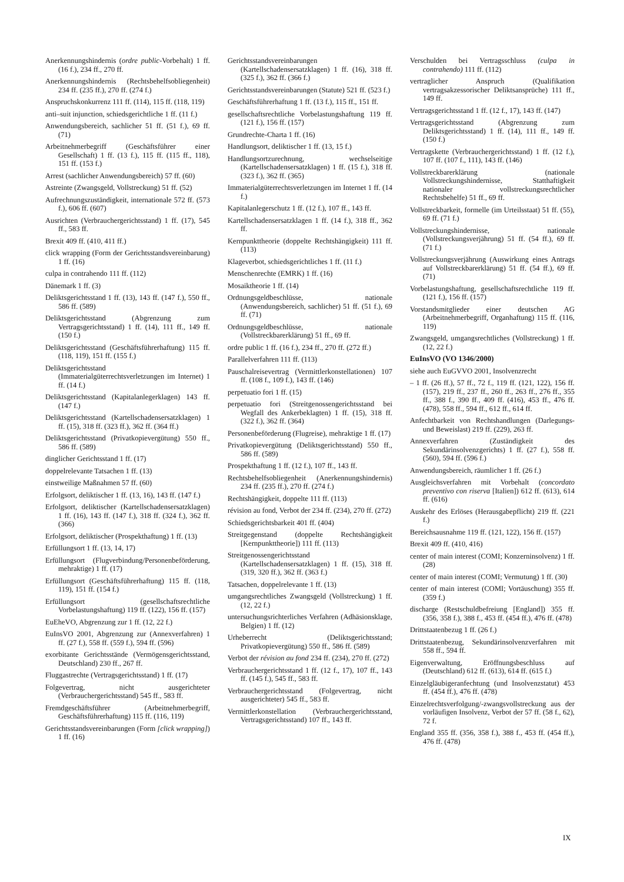Anerkennungshindernis (ordre public-Vorbehalt) 1 ff. (16 f.), 234 ff., 270 ff.
Anerkennungshindernis (Rechtsbehelfsobliegenheit) 234 ff. (235 ff.), 270 ff. (274 f.)
Anspruchskonkurrenz 111 ff. (114), 115 ff. (118, 119)
anti–suit injunction, schiedsgerichtliche 1 ff. (11 f.)
Anwendungsbereich, sachlicher 51 ff. (51 f.), 69 ff. (71)
Arbeitnehmerbegriff (Geschäftsführer einer Gesellschaft) 1 ff. (13 f.), 115 ff. (115 ff., 118), 151 ff. (153 f.)
Arrest (sachlicher Anwendungsbereich) 57 ff. (60)
Astreinte (Zwangsgeld, Vollstreckung) 51 ff. (52)
Aufrechnungszuständigkeit, internationale 572 ff. (573 f.), 606 ff. (607)
Ausrichten (Verbrauchergerichtsstand) 1 ff. (17), 545 ff., 583 ff.
Brexit 409 ff. (410, 411 ff.)
click wrapping (Form der Gerichtsstandsvereinbarung) 1 ff. (16)
culpa in contrahendo 111 ff. (112)
Dänemark 1 ff. (3)
Deliktsgerichtsstand 1 ff. (13), 143 ff. (147 f.), 550 ff., 586 ff. (589)
Deliktsgerichtsstand (Abgrenzung zum Vertragsgerichtsstand) 1 ff. (14), 111 ff., 149 ff. (150 f.)
Deliktsgerichtsstand (Geschäftsführerhaftung) 115 ff. (118, 119), 151 ff. (155 f.)
Deliktsgerichtsstand (Immaterialgüterrechtsverletzungen im Internet) 1 ff. (14 f.)
Deliktsgerichtsstand (Kapitalanlegerklagen) 143 ff. (147 f.)
Deliktsgerichtsstand (Kartellschadensersatzklagen) 1 ff. (15), 318 ff. (323 ff.), 362 ff. (364 ff.)
Deliktsgerichtsstand (Privatkopievergütung) 550 ff., 586 ff. (589)
dinglicher Gerichtsstand 1 ff. (17)
doppelrelevante Tatsachen 1 ff. (13)
einstweilige Maßnahmen 57 ff. (60)
Erfolgsort, deliktischer 1 ff. (13, 16), 143 ff. (147 f.)
Erfolgsort, deliktischer (Kartellschadensersatzklagen) 1 ff. (16), 143 ff. (147 f.), 318 ff. (324 f.), 362 ff. (366)
Erfolgsort, deliktischer (Prospekthaftung) 1 ff. (13)
Erfüllungsort 1 ff. (13, 14, 17)
Erfüllungsort (Flugverbindung/Personenbeförderung, mehraktige) 1 ff. (17)
Erfüllungsort (Geschäftsführerhaftung) 115 ff. (118, 119), 151 ff. (154 f.)
Erfüllungsort (gesellschaftsrechtliche Vorbelastungshaftung) 119 ff. (122), 156 ff. (157)
EuEheVO, Abgrenzung zur 1 ff. (12, 22 f.)
EuInsVO 2001, Abgrenzung zur (Annexverfahren) 1 ff. (27 f.), 558 ff. (559 f.), 594 ff. (596)
exorbitante Gerichtsstände (Vermögensgerichtsstand, Deutschland) 230 ff., 267 ff.
Fluggastrechte (Vertragsgerichtsstand) 1 ff. (17)
Folgevertrag, nicht ausgerichteter (Verbrauchergerichtsstand) 545 ff., 583 ff.
Fremdgeschäftsführer (Arbeitnehmerbegriff, Geschäftsführerhaftung) 115 ff. (116, 119)
Gerichtsstandsvereinbarungen (Form [click wrapping]) 1 ff. (16)
Gerichtsstandsvereinbarungen (Kartellschadensersatzklagen) 1 ff. (16), 318 ff. (325 f.), 362 ff. (366 f.)
Gerichtsstandsvereinbarungen (Statute) 521 ff. (523 f.)
Geschäftsführerhaftung 1 ff. (13 f.), 115 ff., 151 ff.
gesellschaftsrechtliche Vorbelastungshaftung 119 ff. (121 f.), 156 ff. (157)
Grundrechte-Charta 1 ff. (16)
Handlungsort, deliktischer 1 ff. (13, 15 f.)
Handlungsortzurechnung, wechselseitige (Kartellschadensersatzklagen) 1 ff. (15 f.), 318 ff. (323 f.), 362 ff. (365)
Immaterialgüterrechtsverletzungen im Internet 1 ff. (14 f.)
Kapitalanlegerschutz 1 ff. (12 f.), 107 ff., 143 ff.
Kartellschadensersatzklagen 1 ff. (14 f.), 318 ff., 362 ff.
Kernpunkttheorie (doppelte Rechtshängigkeit) 111 ff. (113)
Klageverbot, schiedsgerichtliches 1 ff. (11 f.)
Menschenrechte (EMRK) 1 ff. (16)
Mosaiktheorie 1 ff. (14)
Ordnungsgeldbeschlüsse, nationale (Anwendungsbereich, sachlicher) 51 ff. (51 f.), 69 ff. (71)
Ordnungsgeldbeschlüsse, nationale (Vollstreckbarerklärung) 51 ff., 69 ff.
ordre public 1 ff. (16 f.), 234 ff., 270 ff. (272 ff.)
Parallelverfahren 111 ff. (113)
Pauschalreisevertrag (Vermittlerkonstellationen) 107 ff. (108 f., 109 f.), 143 ff. (146)
perpetuatio fori 1 ff. (15)
perpetuatio fori (Streitgenossengerichtsstand bei Wegfall des Ankerbeklagten) 1 ff. (15), 318 ff. (322 f.), 362 ff. (364)
Personenbeförderung (Flugreise), mehraktige 1 ff. (17)
Privatkopievergütung (Deliktsgerichtsstand) 550 ff., 586 ff. (589)
Prospekthaftung 1 ff. (12 f.), 107 ff., 143 ff.
Rechtsbehelfsobliegenheit (Anerkennungshindernis) 234 ff. (235 ff.), 270 ff. (274 f.)
Rechtshängigkeit, doppelte 111 ff. (113)
révision au fond, Verbot der 234 ff. (234), 270 ff. (272)
Schiedsgerichtsbarkeit 401 ff. (404)
Streitgegenstand (doppelte Rechtshängigkeit [Kernpunkttheorie]) 111 ff. (113)
Streitgenossengerichtsstand (Kartellschadensersatzklagen) 1 ff. (15), 318 ff. (319, 320 ff.), 362 ff. (363 f.)
Tatsachen, doppelrelevante 1 ff. (13)
umgangsrechtliches Zwangsgeld (Vollstreckung) 1 ff. (12, 22 f.)
untersuchungsrichterliches Verfahren (Adhäsionsklage, Belgien) 1 ff. (12)
Urheberrecht (Deliktsgerichtsstand; Privatkopievergütung) 550 ff., 586 ff. (589)
Verbot der révision au fond 234 ff. (234), 270 ff. (272)
Verbrauchergerichtsstand 1 ff. (12 f., 17), 107 ff., 143 ff. (145 f.), 545 ff., 583 ff.
Verbrauchergerichtsstand (Folgevertrag, nicht ausgerichteter) 545 ff., 583 ff.
Vermittlerkonstellation (Verbrauchergerichtsstand, Vertragsgerichtsstand) 107 ff., 143 ff.
Verschulden bei Vertragsschluss (culpa in contrahendo) 111 ff. (112)
vertraglicher Anspruch (Qualifikation vertragsakzessorischer Deliktsansprüche) 111 ff., 149 ff.
Vertragsgerichtsstand 1 ff. (12 f., 17), 143 ff. (147)
Vertragsgerichtsstand (Abgrenzung zum Deliktsgerichtsstand) 1 ff. (14), 111 ff., 149 ff. (150 f.)
Vertragskette (Verbrauchergerichtsstand) 1 ff. (12 f.), 107 ff. (107 f., 111), 143 ff. (146)
Vollstreckbarerklärung (nationale Vollstreckungshindernisse, Statthaftigkeit nationaler vollstreckungsrechtlicher Rechtsbehelfe) 51 ff., 69 ff.
Vollstreckbarkeit, formelle (im Urteilsstaat) 51 ff. (55), 69 ff. (71 f.)
Vollstreckungshindernisse, nationale (Vollstreckungsverjährung) 51 ff. (54 ff.), 69 ff. (71 f.)
Vollstreckungsverjährung (Auswirkung eines Antrags auf Vollstreckbarerklärung) 51 ff. (54 ff.), 69 ff. (71)
Vorbelastungshaftung, gesellschaftsrechtliche 119 ff. (121 f.), 156 ff. (157)
Vorstandsmitglieder einer deutschen AG (Arbeitnehmerbegriff, Organhaftung) 115 ff. (116, 119)
Zwangsgeld, umgangsrechtliches (Vollstreckung) 1 ff. (12, 22 f.)
EuInsVO (VO 1346/2000)
siehe auch EuGVVO 2001, Insolvenzrecht
– 1 ff. (26 ff.), 57 ff., 72 f., 119 ff. (121, 122), 156 ff. (157), 219 ff., 237 ff., 260 ff., 263 ff., 276 ff., 355 ff., 388 f., 390 ff., 409 ff. (416), 453 ff., 476 ff. (478), 558 ff., 594 ff., 612 ff., 614 ff.
Anfechtbarkeit von Rechtshandlungen (Darlegungs- und Beweislast) 219 ff. (229), 263 ff.
Annexverfahren (Zuständigkeit des Sekundärinsolvenzgerichts) 1 ff. (27 f.), 558 ff. (560), 594 ff. (596 f.)
Anwendungsbereich, räumlicher 1 ff. (26 f.)
Ausgleichsverfahren mit Vorbehalt (concordato preventivo con riserva [Italien]) 612 ff. (613), 614 ff. (616)
Auskehr des Erlöses (Herausgabepflicht) 219 ff. (221 f.)
Bereichsausnahme 119 ff. (121, 122), 156 ff. (157)
Brexit 409 ff. (410, 416)
center of main interest (COMI; Konzerninsolvenz) 1 ff. (28)
center of main interest (COMI; Vermutung) 1 ff. (30)
center of main interest (COMI; Vortäuschung) 355 ff. (359 f.)
discharge (Restschuldbefreiung [England]) 355 ff. (356, 358 f.), 388 f., 453 ff. (454 ff.), 476 ff. (478)
Drittstaatenbezug 1 ff. (26 f.)
Drittstaatenbezug, Sekundärinsolvenzverfahren mit 558 ff., 594 ff.
Eigenverwaltung, Eröffnungsbeschluss auf (Deutschland) 612 ff. (613), 614 ff. (615 f.)
Einzelgläubigeranfechtung (und Insolvenzstatut) 453 ff. (454 ff.), 476 ff. (478)
Einzelrechtsverfolgung/-zwangsvollstreckung aus der vorläufigen Insolvenz, Verbot der 57 ff. (58 f., 62), 72 f.
England 355 ff. (356, 358 f.), 388 f., 453 ff. (454 ff.), 476 ff. (478)
IX